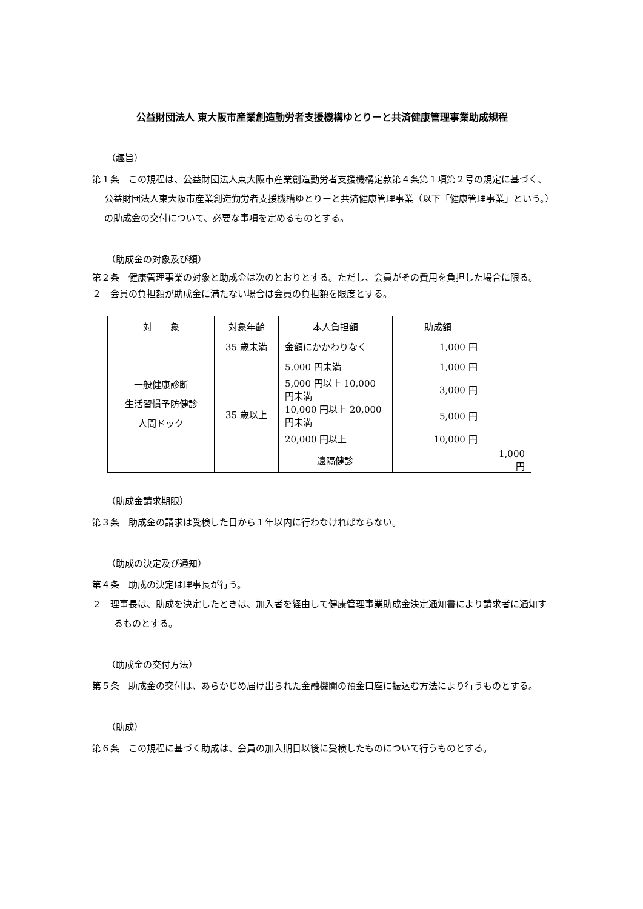公益財団法人 東大阪市産業創造勤労者支援機構ゆとりーと共済健康管理事業助成規程
（趣旨）
第１条　この規程は、公益財団法人東大阪市産業創造勤労者支援機構定款第４条第１項第２号の規定に基づく、公益財団法人東大阪市産業創造勤労者支援機構ゆとりーと共済健康管理事業（以下「健康管理事業」という。）の助成金の交付について、必要な事項を定めるものとする。
（助成金の対象及び額）
第２条　健康管理事業の対象と助成金は次のとおりとする。ただし、会員がその費用を負担した場合に限る。
２　会員の負担額が助成金に満たない場合は会員の負担額を限度とする。
| 対 象 | 対象年齢 | 本人負担額 | 助成額 | |
| --- | --- | --- | --- | --- |
| 一般健康診断 生活習慣予防健診 人間ドック | 35 歳未満 | 金額にかかわりなく | 1,000 円 | |
| | 35 歳以上 | 5,000 円未満 | 1,000 円 | |
| | | 5,000 円以上 10,000 円未満 | 3,000 円 | |
| | | 10,000 円以上 20,000 円未満 | 5,000 円 | |
| | | 20,000 円以上 | 10,000 円 | |
| | | 遠隔健診 | | 1,000 円 |
（助成金請求期限）
第３条　助成金の請求は受検した日から１年以内に行わなければならない。
（助成の決定及び通知）
第４条　助成の決定は理事長が行う。
２　理事長は、助成を決定したときは、加入者を経由して健康管理事業助成金決定通知書により請求者に通知するものとする。
（助成金の交付方法）
第５条　助成金の交付は、あらかじめ届け出られた金融機関の預金口座に振込む方法により行うものとする。
（助成）
第６条　この規程に基づく助成は、会員の加入期日以後に受検したものについて行うものとする。